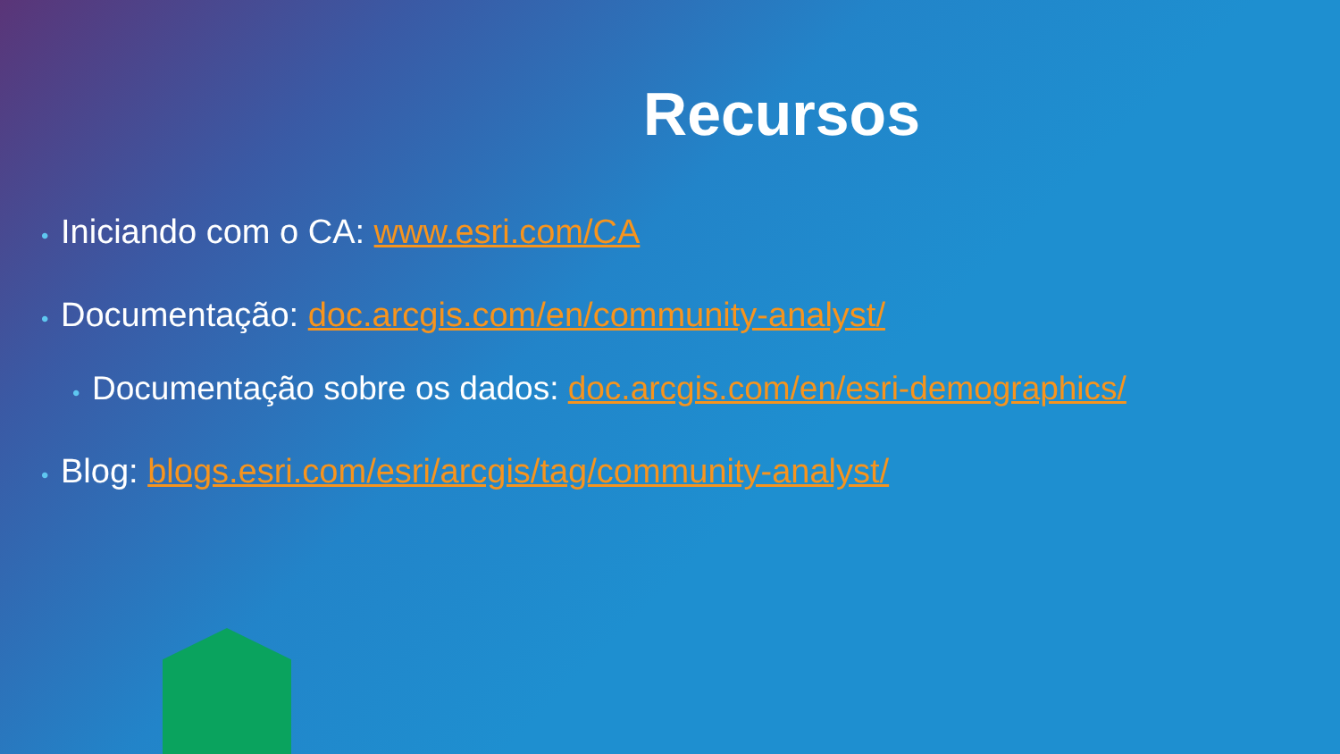Recursos
• Iniciando com o CA: www.esri.com/CA
• Documentação: doc.arcgis.com/en/community-analyst/
• Documentação sobre os dados: doc.arcgis.com/en/esri-demographics/
• Blog: blogs.esri.com/esri/arcgis/tag/community-analyst/